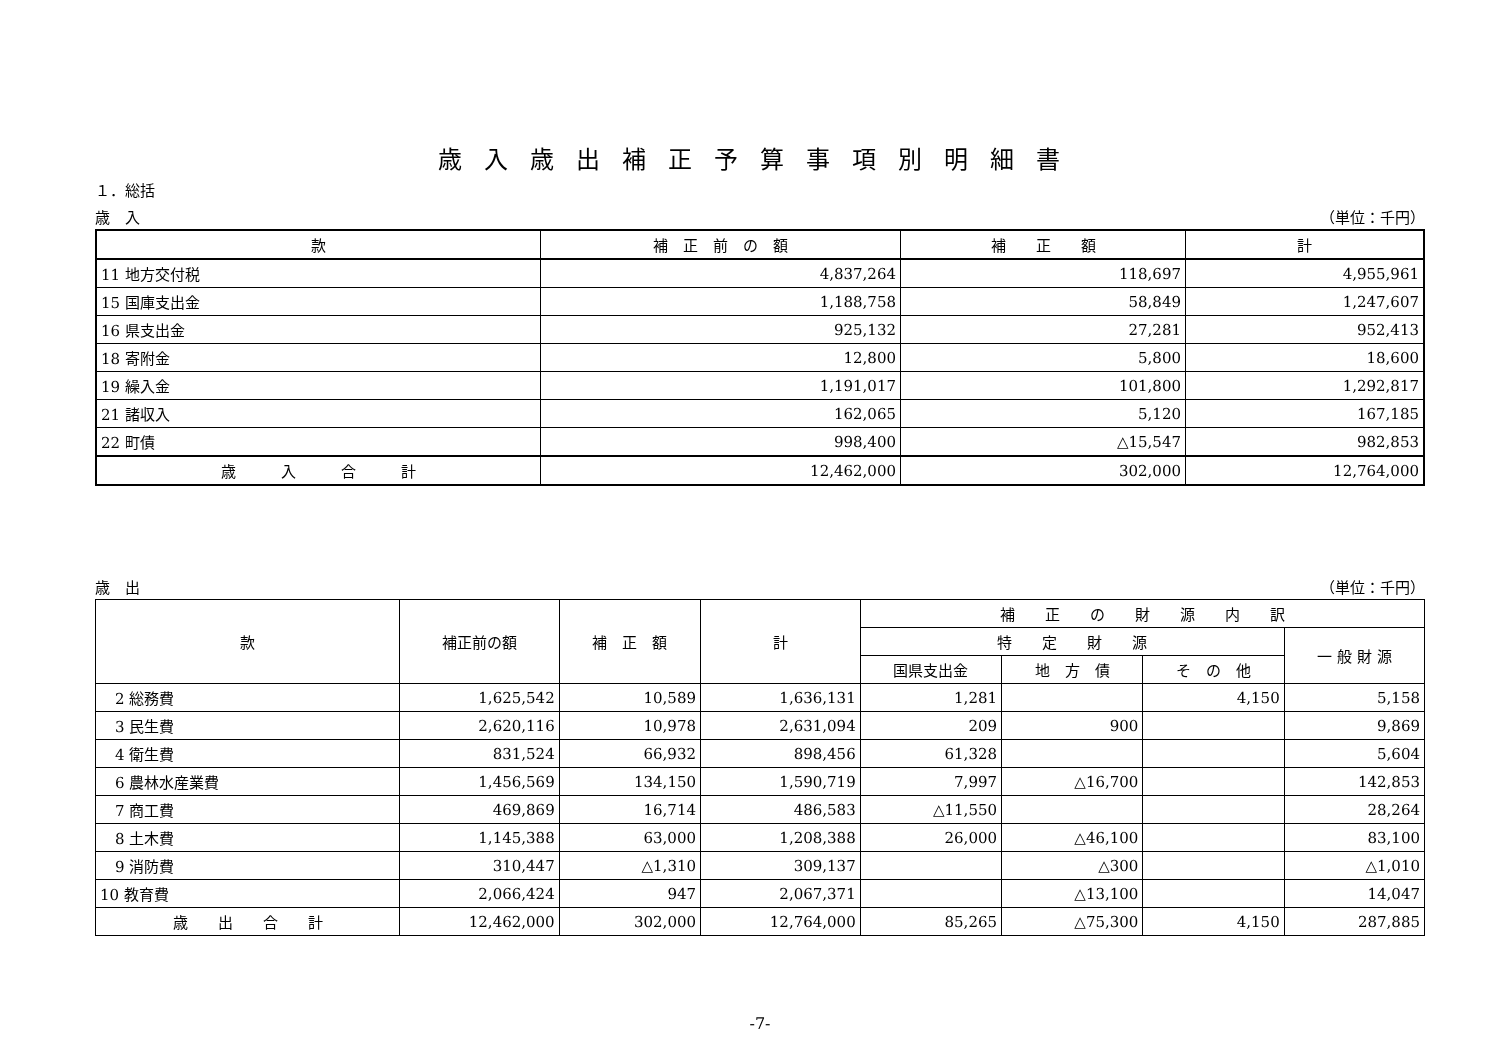歳入歳出補正予算事項別明細書
１．総括
歳　入 （単位：千円）
| 款 | 補 正 前 の 額 | 補 正 額 | 計 |
| --- | --- | --- | --- |
| 11 地方交付税 | 4,837,264 | 118,697 | 4,955,961 |
| 15 国庫支出金 | 1,188,758 | 58,849 | 1,247,607 |
| 16 県支出金 | 925,132 | 27,281 | 952,413 |
| 18 寄附金 | 12,800 | 5,800 | 18,600 |
| 19 繰入金 | 1,191,017 | 101,800 | 1,292,817 |
| 21 諸収入 | 162,065 | 5,120 | 167,185 |
| 22 町債 | 998,400 | △15,547 | 982,853 |
| 歳 入 合 計 | 12,462,000 | 302,000 | 12,764,000 |
歳　出 （単位：千円）
| 款 | 補正前の額 | 補 正 額 | 計 | 補 正 の 財 源 内 訳 | | | |
| --- | --- | --- | --- | --- | --- | --- | --- |
| | | | | 特 定 財 源 | | | 一 般 財 源 |
| | | | | 国県支出金 | 地 方 債 | そ の 他 | |
| 2 総務費 | 1,625,542 | 10,589 | 1,636,131 | 1,281 | | 4,150 | 5,158 |
| 3 民生費 | 2,620,116 | 10,978 | 2,631,094 | 209 | 900 | | 9,869 |
| 4 衛生費 | 831,524 | 66,932 | 898,456 | 61,328 | | | 5,604 |
| 6 農林水産業費 | 1,456,569 | 134,150 | 1,590,719 | 7,997 | △16,700 | | 142,853 |
| 7 商工費 | 469,869 | 16,714 | 486,583 | △11,550 | | | 28,264 |
| 8 土木費 | 1,145,388 | 63,000 | 1,208,388 | 26,000 | △46,100 | | 83,100 |
| 9 消防費 | 310,447 | △1,310 | 309,137 | | △300 | | △1,010 |
| 10 教育費 | 2,066,424 | 947 | 2,067,371 | | △13,100 | | 14,047 |
| 歳 出 合 計 | 12,462,000 | 302,000 | 12,764,000 | 85,265 | △75,300 | 4,150 | 287,885 |
-7-